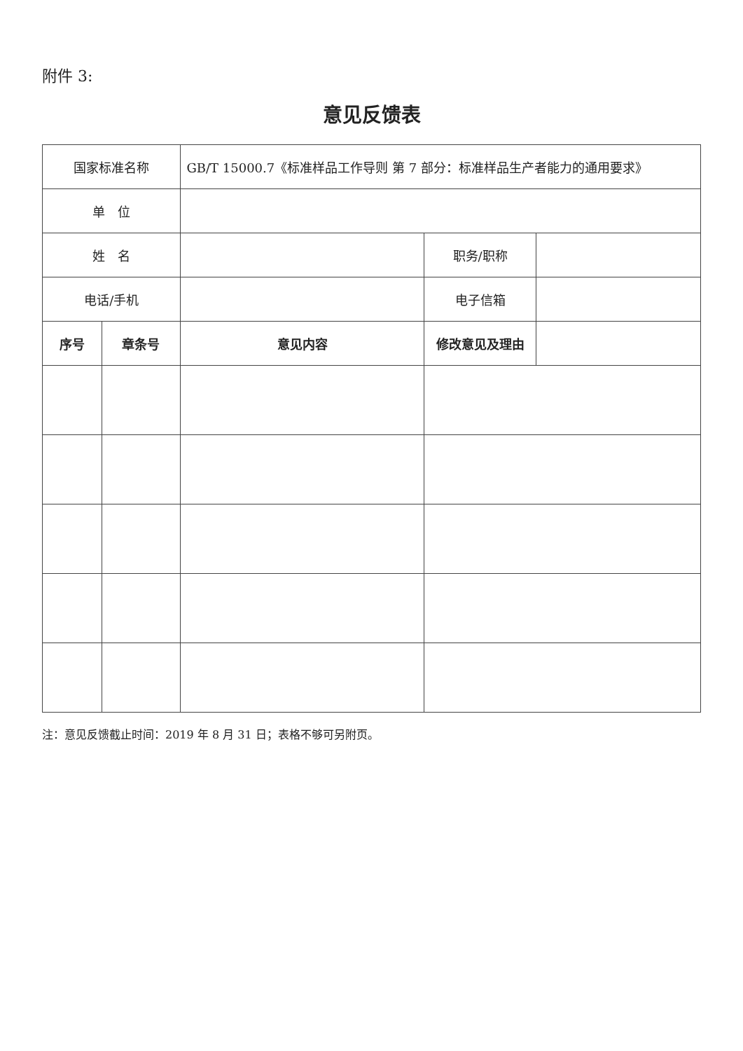附件 3:
意见反馈表
| 国家标准名称 | | GB/T 15000.7《标准样品工作导则 第 7 部分：标准样品生产者能力的通用要求》 | | |
| 单 位 | | | | |
| 姓 名 | | | 职务/职称 | |
| 电话/手机 | | | 电子信箱 | |
| 序号 | 章条号 | 意见内容 | 修改意见及理由 | |
注：意见反馈截止时间：2019 年 8 月 31 日；表格不够可另附页。